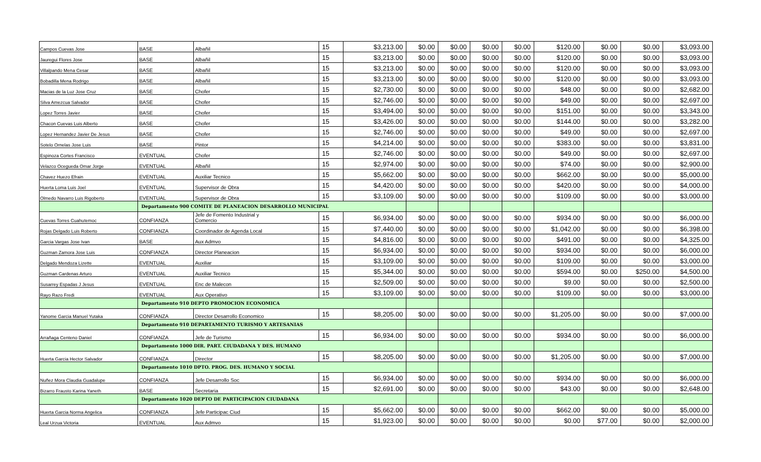| Campos Cuevas Jose | BASE | Albañil | 15 | $3,213.00 | $0.00 | $0.00 | $0.00 | $0.00 | $120.00 | $0.00 | $0.00 | $3,093.00 |
| Jauregui Flores Jose | BASE | Albañil | 15 | $3,213.00 | $0.00 | $0.00 | $0.00 | $0.00 | $120.00 | $0.00 | $0.00 | $3,093.00 |
| Villalpando Mena Cesar | BASE | Albañil | 15 | $3,213.00 | $0.00 | $0.00 | $0.00 | $0.00 | $120.00 | $0.00 | $0.00 | $3,093.00 |
| Bobadilla Mena Rodrigo | BASE | Albañil | 15 | $3,213.00 | $0.00 | $0.00 | $0.00 | $0.00 | $120.00 | $0.00 | $0.00 | $3,093.00 |
| Macias de la Luz Jose Cruz | BASE | Chofer | 15 | $2,730.00 | $0.00 | $0.00 | $0.00 | $0.00 | $48.00 | $0.00 | $0.00 | $2,682.00 |
| Silva Amezcua Salvador | BASE | Chofer | 15 | $2,746.00 | $0.00 | $0.00 | $0.00 | $0.00 | $49.00 | $0.00 | $0.00 | $2,697.00 |
| Lopez Torres Javier | BASE | Chofer | 15 | $3,494.00 | $0.00 | $0.00 | $0.00 | $0.00 | $151.00 | $0.00 | $0.00 | $3,343.00 |
| Chacon Cuevas Luis Alberto | BASE | Chofer | 15 | $3,426.00 | $0.00 | $0.00 | $0.00 | $0.00 | $144.00 | $0.00 | $0.00 | $3,282.00 |
| Lopez Hernandez Javier De Jesus | BASE | Chofer | 15 | $2,746.00 | $0.00 | $0.00 | $0.00 | $0.00 | $49.00 | $0.00 | $0.00 | $2,697.00 |
| Sotelo Ornelas Jose Luis | BASE | Pintor | 15 | $4,214.00 | $0.00 | $0.00 | $0.00 | $0.00 | $383.00 | $0.00 | $0.00 | $3,831.00 |
| Espinoza Cortes Francisco | EVENTUAL | Chofer | 15 | $2,746.00 | $0.00 | $0.00 | $0.00 | $0.00 | $49.00 | $0.00 | $0.00 | $2,697.00 |
| Velazco Ocegueda Omar Jorge | EVENTUAL | Albañil | 15 | $2,974.00 | $0.00 | $0.00 | $0.00 | $0.00 | $74.00 | $0.00 | $0.00 | $2,900.00 |
| Chavez Huezo Efrain | EVENTUAL | Auxiliar Tecnico | 15 | $5,662.00 | $0.00 | $0.00 | $0.00 | $0.00 | $662.00 | $0.00 | $0.00 | $5,000.00 |
| Huerta Loma Luis Joel | EVENTUAL | Supervisor de Obra | 15 | $4,420.00 | $0.00 | $0.00 | $0.00 | $0.00 | $420.00 | $0.00 | $0.00 | $4,000.00 |
| Olmedo Navarro Luis Rigoberto | EVENTUAL | Supervisor de Obra | 15 | $3,109.00 | $0.00 | $0.00 | $0.00 | $0.00 | $109.00 | $0.00 | $0.00 | $3,000.00 |
| | Departamento 900 COMITE DE PLANEACION DESARROLLO MUNICIPAL | | | | | | | | | | | |
| Cuevas Torres Cuahutemoc | CONFIANZA | Jefe de Fomento Industrial y Comercio | 15 | $6,934.00 | $0.00 | $0.00 | $0.00 | $0.00 | $934.00 | $0.00 | $0.00 | $6,000.00 |
| Rojas Delgado Luis Roberto | CONFIANZA | Coordinador de Agenda Local | 15 | $7,440.00 | $0.00 | $0.00 | $0.00 | $0.00 | $1,042.00 | $0.00 | $0.00 | $6,398.00 |
| Garcia Vargas Jose Ivan | BASE | Aux Admvo | 15 | $4,816.00 | $0.00 | $0.00 | $0.00 | $0.00 | $491.00 | $0.00 | $0.00 | $4,325.00 |
| Guzman Zamora Jose Luis | CONFIANZA | Director Planeacion | 15 | $6,934.00 | $0.00 | $0.00 | $0.00 | $0.00 | $934.00 | $0.00 | $0.00 | $6,000.00 |
| Delgado Mendoza Lizette | EVENTUAL | Auxiliar | 15 | $3,109.00 | $0.00 | $0.00 | $0.00 | $0.00 | $109.00 | $0.00 | $0.00 | $3,000.00 |
| Guzman Cardenas Arturo | EVENTUAL | Auxiliar Tecnico | 15 | $5,344.00 | $0.00 | $0.00 | $0.00 | $0.00 | $594.00 | $0.00 | $250.00 | $4,500.00 |
| Susarrey Espadas J Jesus | EVENTUAL | Enc de Malecon | 15 | $2,509.00 | $0.00 | $0.00 | $0.00 | $0.00 | $9.00 | $0.00 | $0.00 | $2,500.00 |
| Rayo Razo Fredi | EVENTUAL | Aux Operativo | 15 | $3,109.00 | $0.00 | $0.00 | $0.00 | $0.00 | $109.00 | $0.00 | $0.00 | $3,000.00 |
| | Departamento 910 DEPTO PROMOCION ECONOMICA | | | | | | | | | | | |
| Yanome Garcia Manuel Yutaka | CONFIANZA | Director Desarrollo Economico | 15 | $8,205.00 | $0.00 | $0.00 | $0.00 | $0.00 | $1,205.00 | $0.00 | $0.00 | $7,000.00 |
| | Departamento 910 DEPARTAMENTO TURISMO Y ARTESANIAS | | | | | | | | | | | |
| Arrañaga Centeno Daniel | CONFIANZA | Jefe de Turismo | 15 | $6,934.00 | $0.00 | $0.00 | $0.00 | $0.00 | $934.00 | $0.00 | $0.00 | $6,000.00 |
| | Departamento 1000 DIR. PART. CIUDADANA Y DES. HUMANO | | | | | | | | | | | |
| Huerta Garcia Hector Salvador | CONFIANZA | Director | 15 | $8,205.00 | $0.00 | $0.00 | $0.00 | $0.00 | $1,205.00 | $0.00 | $0.00 | $7,000.00 |
| | Departamento 1010 DPTO. PROG. DES. HUMANO Y SOCIAL | | | | | | | | | | | |
| Nuñez Mora Claudia Guadalupe | CONFIANZA | Jefe Desarrollo Soc | 15 | $6,934.00 | $0.00 | $0.00 | $0.00 | $0.00 | $934.00 | $0.00 | $0.00 | $6,000.00 |
| Bizarro Frausto Karina Yaneth | BASE | Secretaria | 15 | $2,691.00 | $0.00 | $0.00 | $0.00 | $0.00 | $43.00 | $0.00 | $0.00 | $2,648.00 |
| | Departamento 1020 DEPTO DE PARTICIPACION CIUDADANA | | | | | | | | | | | |
| Huerta Garcia Norma Angelica | CONFIANZA | Jefe Participac Ciud | 15 | $5,662.00 | $0.00 | $0.00 | $0.00 | $0.00 | $662.00 | $0.00 | $0.00 | $5,000.00 |
| Leal Urzua Victoria | EVENTUAL | Aux Admvo | 15 | $1,923.00 | $0.00 | $0.00 | $0.00 | $0.00 | $0.00 | $77.00 | $0.00 | $2,000.00 |